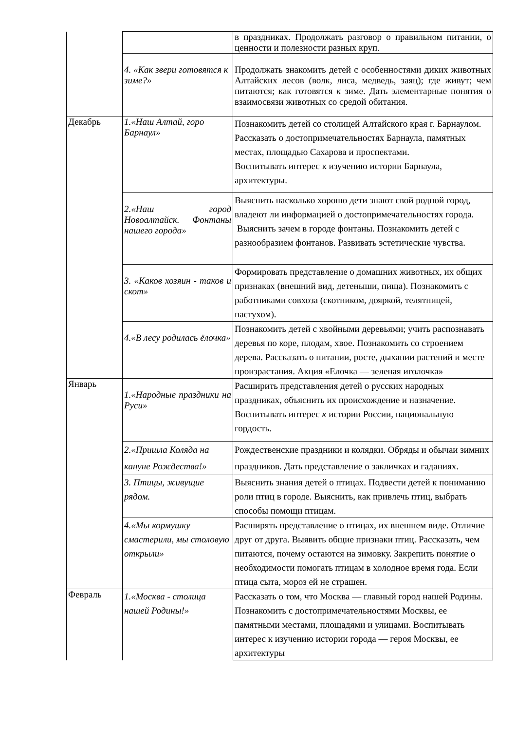| | | в праздниках. Продолжать разговор о правильном питании, о ценности и полезности разных круп. |
| | 4. «Как звери готовятся к зиме?» | Продолжать знакомить детей с особенностями диких животных Алтайских лесов (волк, лиса, медведь, заяц); где живут; чем питаются; как готовятся к зиме. Дать элементарные понятия о взаимосвязи животных со средой обитания. |
| Декабрь | 1.«Наш Алтай, горо Барнаул» | Познакомить детей со столицей Алтайского края г. Барнаулом. Рассказать о достопримечательностях Барнаула, памятных местах, площадью Сахарова и проспектами. Воспитывать интерес к изучению истории Барнаула, архитектуры. |
| | 2.«Наш город Новоалтайск. Фонтаны нашего города» | Выяснить насколько хорошо дети знают свой родной город, владеют ли информацией о достопримечательностях города. Выяснить зачем в городе фонтаны. Познакомить детей с разнообразием фонтанов. Развивать эстетические чувства. |
| | 3. «Каков хозяин - таков и скот» | Формировать представление о домашних животных, их общих признаках (внешний вид, детеныши, пища). Познакомить с работниками совхоза (скотником, дояркой, телятницей, пастухом). |
| | 4.«В лесу родилась ёлочка» | Познакомить детей с хвойными деревьями; учить распознавать деревья по коре, плодам, хвое. Познакомить со строением дерева. Рассказать о питании, росте, дыхании растений и месте произрастания. Акция «Елочка — зеленая иголочка» |
| Январь | 1.«Народные праздники на Руси» | Расширить представления детей о русских народных праздниках, объяснить их происхождение и назначение. Воспитывать интерес к истории России, национальную гордость. |
| | 2.«Пришла Коляда на кануне Рождества!» | Рождественские праздники и колядки. Обряды и обычаи зимних праздников. Дать представление о закличках и гаданиях. |
| | 3. Птицы, живущие рядом. | Выяснить знания детей о птицах. Подвести детей к пониманию роли птиц в городе. Выяснить, как привлечь птиц, выбрать способы помощи птицам. |
| | 4.«Мы кормушку смастерили, мы столовую открыли» | Расширять представление о птицах, их внешнем виде. Отличие друг от друга. Выявить общие признаки птиц. Рассказать, чем питаются, почему остаются на зимовку. Закрепить понятие о необходимости помогать птицам в холодное время года. Если птица сыта, мороз ей не страшен. |
| Февраль | 1.«Москва - столица нашей Родины!» | Рассказать о том, что Москва — главный город нашей Родины. Познакомить с достопримечательностями Москвы, ее памятными местами, площадями и улицами. Воспитывать интерес к изучению истории города — героя Москвы, ее архитектуры |